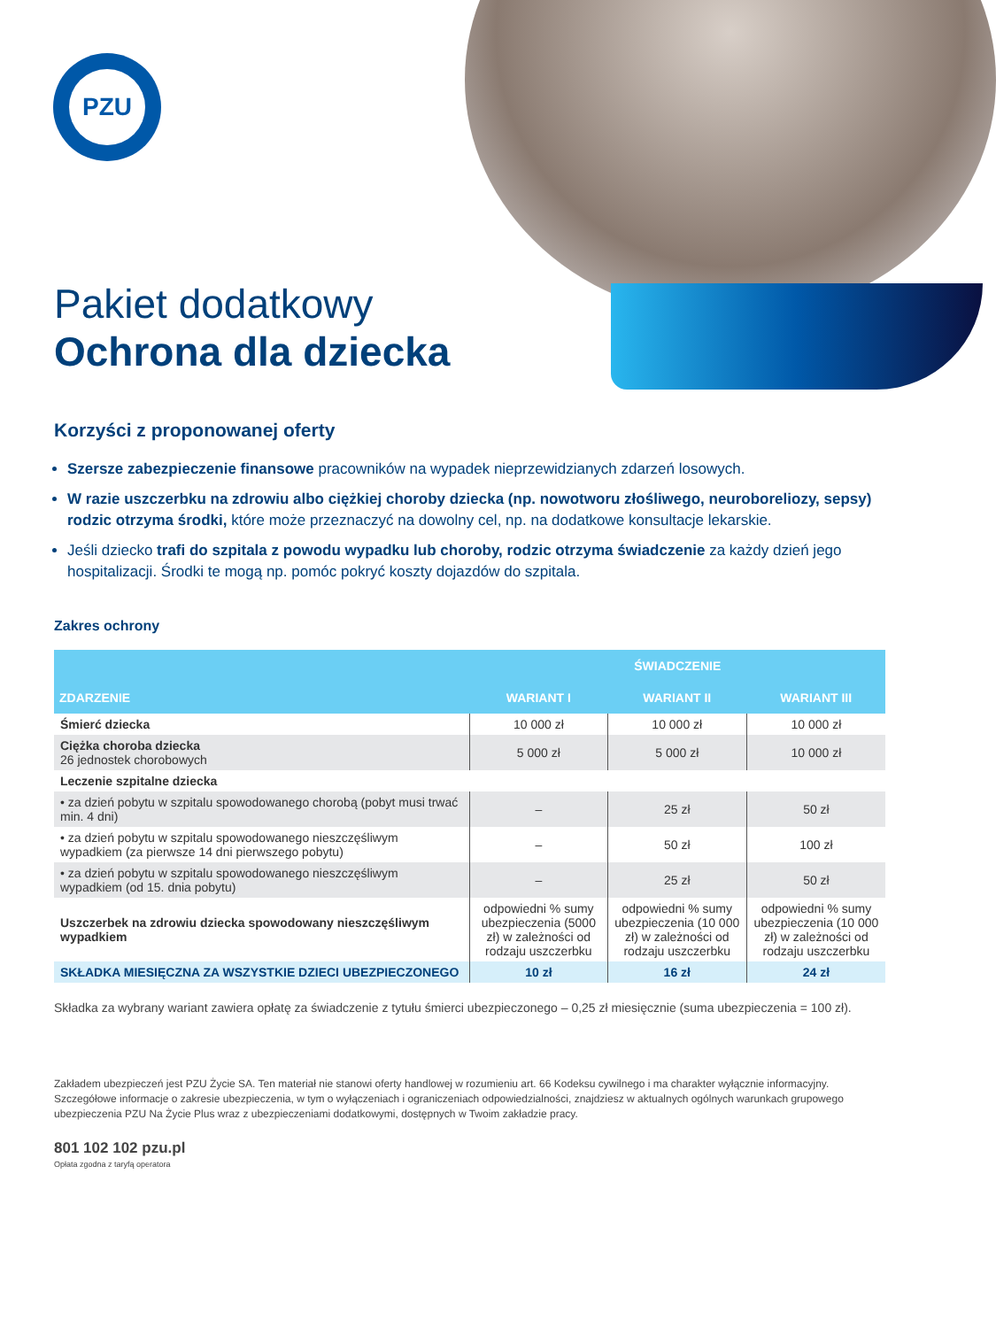PZU
Pakiet dodatkowy
Ochrona dla dziecka
Korzyści z proponowanej oferty
Szersze zabezpieczenie finansowe pracowników na wypadek nieprzewidzianych zdarzeń losowych.
W razie uszczerbku na zdrowiu albo ciężkiej choroby dziecka (np. nowotworu złośliwego, neuroboreliozy, sepsy) rodzic otrzyma środki, które może przeznaczyć na dowolny cel, np. na dodatkowe konsultacje lekarskie.
Jeśli dziecko trafi do szpitala z powodu wypadku lub choroby, rodzic otrzyma świadczenie za każdy dzień jego hospitalizacji. Środki te mogą np. pomóc pokryć koszty dojazdów do szpitala.
Zakres ochrony
| ZDARZENIE | ŚWIADCZENIE | | |
| --- | --- | --- | --- |
| | WARIANT I | WARIANT II | WARIANT III |
| Śmierć dziecka | 10 000 zł | 10 000 zł | 10 000 zł |
| Ciężka choroba dziecka 26 jednostek chorobowych | 5 000 zł | 5 000 zł | 10 000 zł |
| Leczenie szpitalne dziecka | | | |
| • za dzień pobytu w szpitalu spowodowanego chorobą (pobyt musi trwać min. 4 dni) | – | 25 zł | 50 zł |
| • za dzień pobytu w szpitalu spowodowanego nieszczęśliwym wypadkiem (za pierwsze 14 dni pierwszego pobytu) | – | 50 zł | 100 zł |
| • za dzień pobytu w szpitalu spowodowanego nieszczęśliwym wypadkiem (od 15. dnia pobytu) | – | 25 zł | 50 zł |
| Uszczerbek na zdrowiu dziecka spowodowany nieszczęśliwym wypadkiem | odpowiedni % sumy ubezpieczenia (5000 zł) w zależności od rodzaju uszczerbku | odpowiedni % sumy ubezpieczenia (10 000 zł) w zależności od rodzaju uszczerbku | odpowiedni % sumy ubezpieczenia (10 000 zł) w zależności od rodzaju uszczerbku |
| SKŁADKA MIESIĘCZNA ZA WSZYSTKIE DZIECI UBEZPIECZONEGO | 10 zł | 16 zł | 24 zł |
Składka za wybrany wariant zawiera opłatę za świadczenie z tytułu śmierci ubezpieczonego – 0,25 zł miesięcznie (suma ubezpieczenia = 100 zł).
Zakładem ubezpieczeń jest PZU Życie SA. Ten materiał nie stanowi oferty handlowej w rozumieniu art. 66 Kodeksu cywilnego i ma charakter wyłącznie informacyjny. Szczegółowe informacje o zakresie ubezpieczenia, w tym o wyłączeniach i ograniczeniach odpowiedzialności, znajdziesz w aktualnych ogólnych warunkach grupowego ubezpieczenia PZU Na Życie Plus wraz z ubezpieczeniami dodatkowymi, dostępnych w Twoim zakładzie pracy.
801 102 102 pzu.pl
Opłata zgodna z taryfą operatora